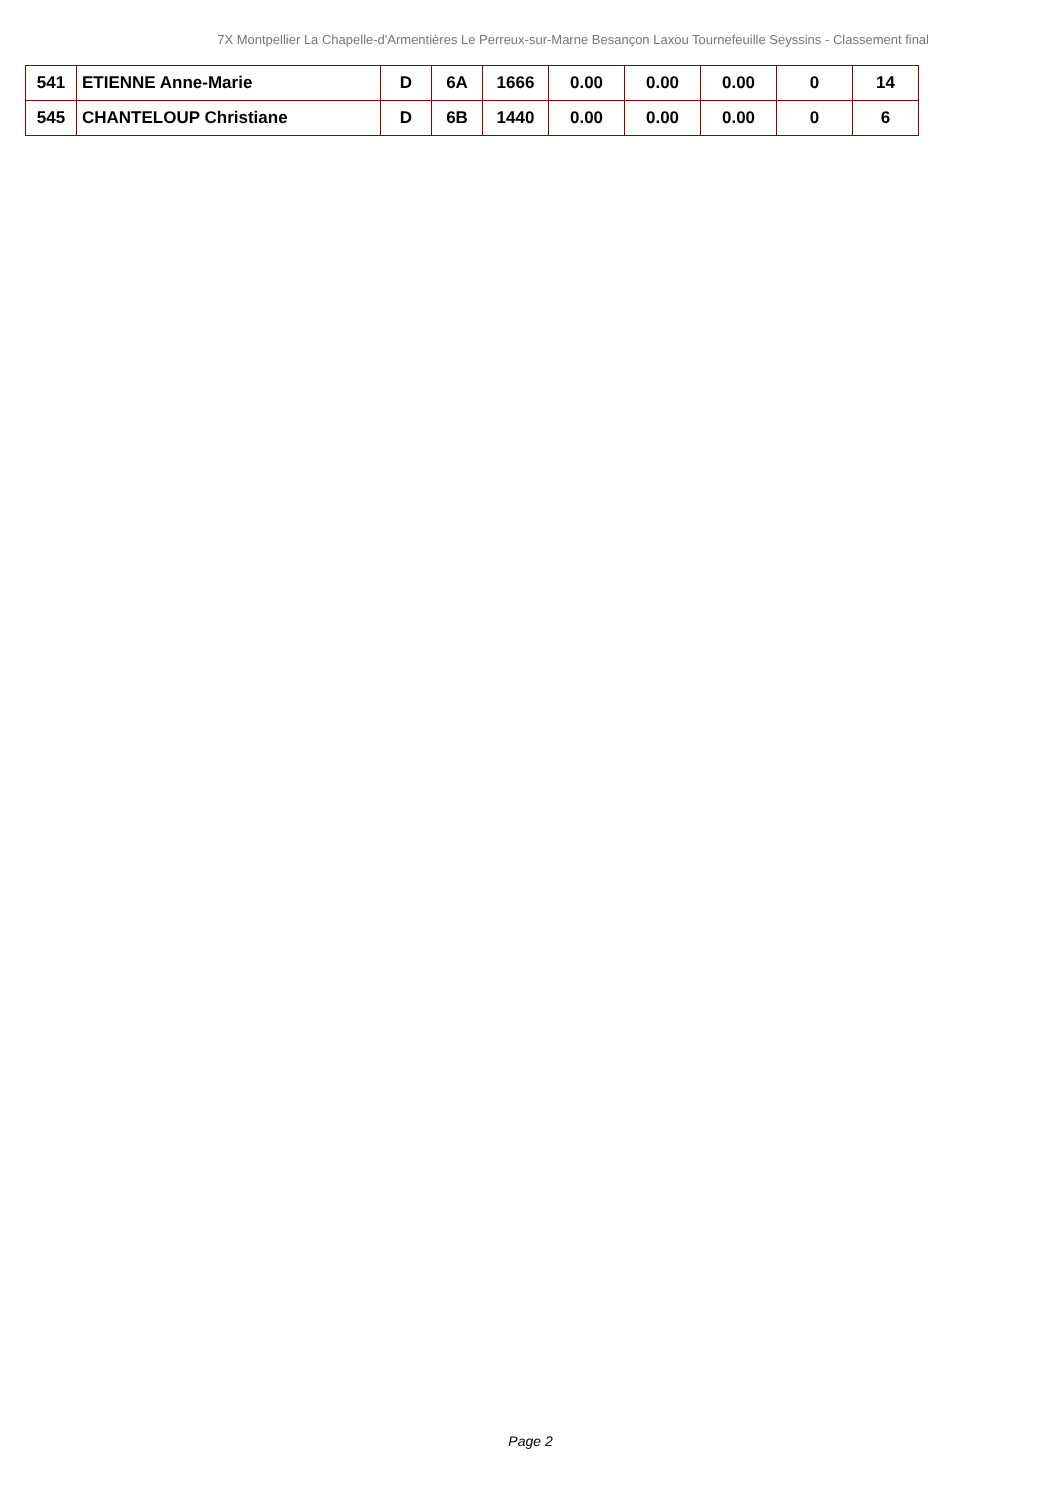7X Montpellier La Chapelle-d'Armentières Le Perreux-sur-Marne Besançon Laxou Tournefeuille Seyssins - Classement final
| 541 | ETIENNE Anne-Marie | D | 6A | 1666 | 0.00 | 0.00 | 0.00 | 0 | 14 |
| 545 | CHANTELOUP Christiane | D | 6B | 1440 | 0.00 | 0.00 | 0.00 | 0 | 6 |
Page 2